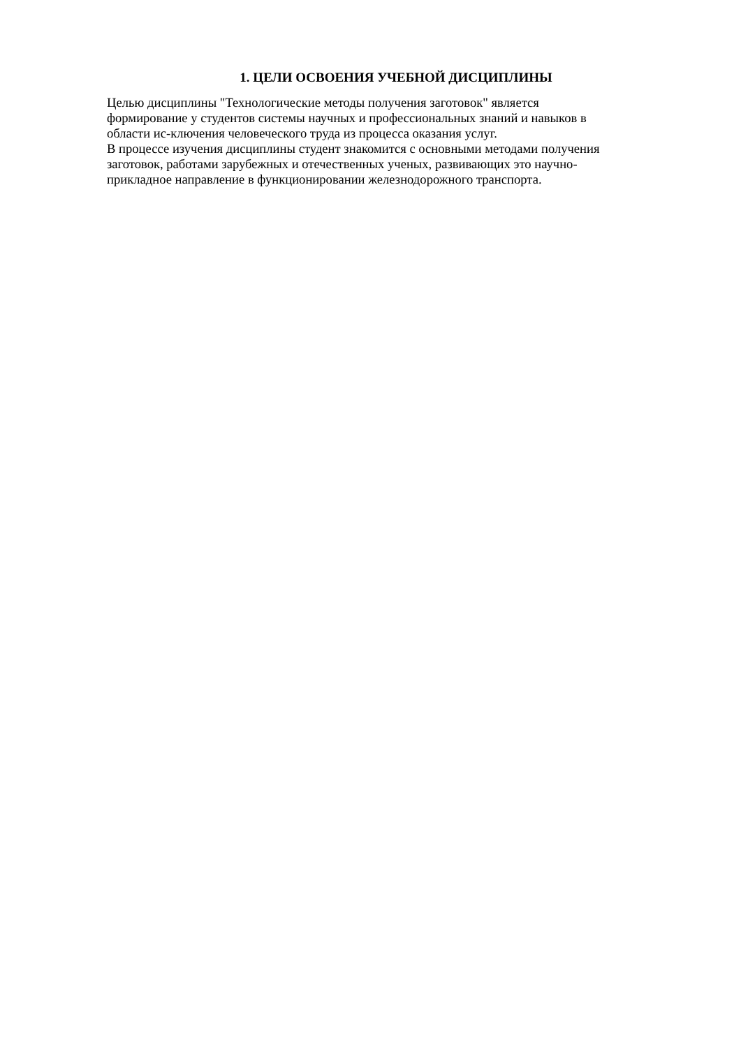1. ЦЕЛИ ОСВОЕНИЯ УЧЕБНОЙ ДИСЦИПЛИНЫ
Целью дисциплины "Технологические методы получения заготовок" является
формирование у студентов системы научных и профессиональных знаний и навыков в
области ис-ключения человеческого труда из процесса оказания услуг.
В процессе изучения дисциплины студент знакомится с основными методами получения
заготовок, работами зарубежных и отечественных ученых, развивающих это научно-
прикладное направление в функционировании железнодорожного транспорта.